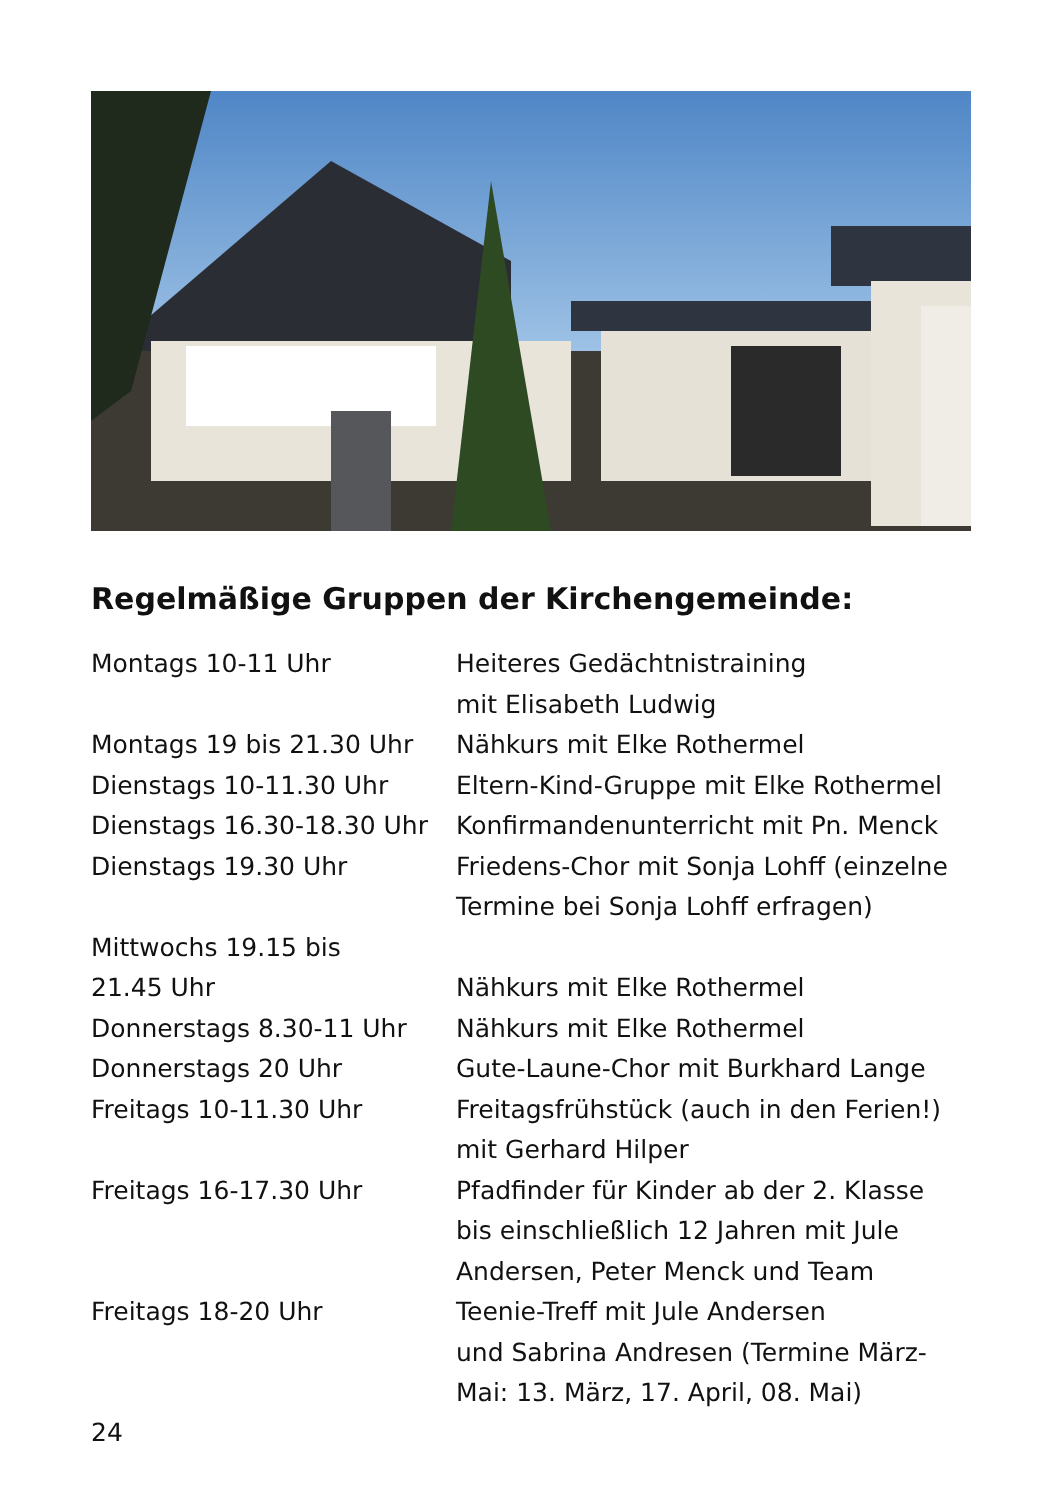Regelmäßige Gruppen der Kirchengemeinde:
| Montags 10-11 Uhr | Heiteres Gedächtnistraining mit Elisabeth Ludwig |
| Montags 19 bis 21.30 Uhr | Nähkurs mit Elke Rothermel |
| Dienstags 10-11.30 Uhr | Eltern-Kind-Gruppe mit Elke Rothermel |
| Dienstags 16.30-18.30 Uhr | Konfirmandenunterricht mit Pn. Menck |
| Dienstags 19.30 Uhr | Friedens-Chor mit Sonja Lohff (einzelne Termine bei Sonja Lohff erfragen) |
| Mittwochs 19.15 bis 21.45 Uhr | Nähkurs mit Elke Rothermel |
| Donnerstags 8.30-11 Uhr | Nähkurs mit Elke Rothermel |
| Donnerstags 20 Uhr | Gute-Laune-Chor mit Burkhard Lange |
| Freitags 10-11.30 Uhr | Freitagsfrühstück (auch in den Ferien!) mit Gerhard Hilper |
| Freitags 16-17.30 Uhr | Pfadfinder für Kinder ab der 2. Klasse bis einschließlich 12 Jahren mit Jule Andersen, Peter Menck und Team |
| Freitags 18-20 Uhr | Teenie-Treff mit Jule Andersen und Sabrina Andresen (Termine März- Mai: 13. März, 17. April, 08. Mai) |
24